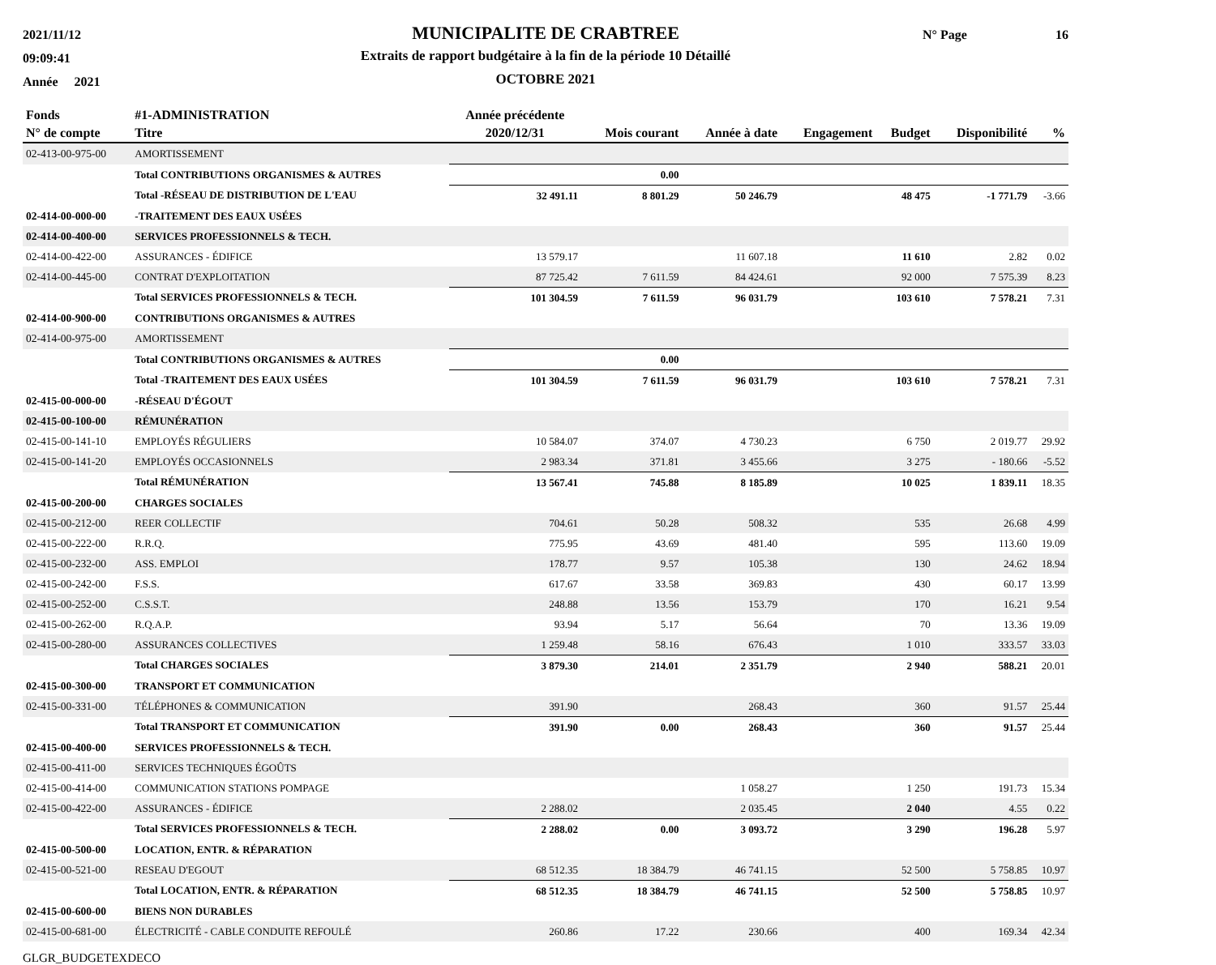2021/11/12
09:09:41
Année 2021
MUNICIPALITE DE CRABTREE
Extraits de rapport budgétaire à la fin de la période 10 Détaillé
OCTOBRE 2021
N° Page 16
| Fonds | #1-ADMINISTRATION | Année précédente | | | | | | |
| --- | --- | --- | --- | --- | --- | --- | --- | --- |
| N° de compte | Titre | 2020/12/31 | Mois courant | Année à date | Engagement | Budget | Disponibilité | % |
| 02-413-00-975-00 | AMORTISSEMENT | | | | | | | |
| | Total CONTRIBUTIONS ORGANISMES & AUTRES | | 0.00 | | | | | |
| | Total -RÉSEAU DE DISTRIBUTION DE L'EAU | 32 491.11 | 8 801.29 | 50 246.79 | | 48 475 | -1 771.79 | -3.66 |
| 02-414-00-000-00 | -TRAITEMENT DES EAUX USÉES | | | | | | | |
| 02-414-00-400-00 | SERVICES PROFESSIONNELS & TECH. | | | | | | | |
| 02-414-00-422-00 | ASSURANCES - ÉDIFICE | 13 579.17 | | 11 607.18 | | 11 610 | 2.82 | 0.02 |
| 02-414-00-445-00 | CONTRAT D'EXPLOITATION | 87 725.42 | 7 611.59 | 84 424.61 | | 92 000 | 7 575.39 | 8.23 |
| | Total SERVICES PROFESSIONNELS & TECH. | 101 304.59 | 7 611.59 | 96 031.79 | | 103 610 | 7 578.21 | 7.31 |
| 02-414-00-900-00 | CONTRIBUTIONS ORGANISMES & AUTRES | | | | | | | |
| 02-414-00-975-00 | AMORTISSEMENT | | | | | | | |
| | Total CONTRIBUTIONS ORGANISMES & AUTRES | | 0.00 | | | | | |
| | Total -TRAITEMENT DES EAUX USÉES | 101 304.59 | 7 611.59 | 96 031.79 | | 103 610 | 7 578.21 | 7.31 |
| 02-415-00-000-00 | -RÉSEAU D'ÉGOUT | | | | | | | |
| 02-415-00-100-00 | RÉMUNÉRATION | | | | | | | |
| 02-415-00-141-10 | EMPLOYÉS RÉGULIERS | 10 584.07 | 374.07 | 4 730.23 | | 6 750 | 2 019.77 | 29.92 |
| 02-415-00-141-20 | EMPLOYÉS OCCASIONNELS | 2 983.34 | 371.81 | 3 455.66 | | 3 275 | - 180.66 | -5.52 |
| | Total RÉMUNÉRATION | 13 567.41 | 745.88 | 8 185.89 | | 10 025 | 1 839.11 | 18.35 |
| 02-415-00-200-00 | CHARGES SOCIALES | | | | | | | |
| 02-415-00-212-00 | REER COLLECTIF | 704.61 | 50.28 | 508.32 | | 535 | 26.68 | 4.99 |
| 02-415-00-222-00 | R.R.Q. | 775.95 | 43.69 | 481.40 | | 595 | 113.60 | 19.09 |
| 02-415-00-232-00 | ASS. EMPLOI | 178.77 | 9.57 | 105.38 | | 130 | 24.62 | 18.94 |
| 02-415-00-242-00 | F.S.S. | 617.67 | 33.58 | 369.83 | | 430 | 60.17 | 13.99 |
| 02-415-00-252-00 | C.S.S.T. | 248.88 | 13.56 | 153.79 | | 170 | 16.21 | 9.54 |
| 02-415-00-262-00 | R.Q.A.P. | 93.94 | 5.17 | 56.64 | | 70 | 13.36 | 19.09 |
| 02-415-00-280-00 | ASSURANCES COLLECTIVES | 1 259.48 | 58.16 | 676.43 | | 1 010 | 333.57 | 33.03 |
| | Total CHARGES SOCIALES | 3 879.30 | 214.01 | 2 351.79 | | 2 940 | 588.21 | 20.01 |
| 02-415-00-300-00 | TRANSPORT ET COMMUNICATION | | | | | | | |
| 02-415-00-331-00 | TÉLÉPHONES & COMMUNICATION | 391.90 | | 268.43 | | 360 | 91.57 | 25.44 |
| | Total TRANSPORT ET COMMUNICATION | 391.90 | 0.00 | 268.43 | | 360 | 91.57 | 25.44 |
| 02-415-00-400-00 | SERVICES PROFESSIONNELS & TECH. | | | | | | | |
| 02-415-00-411-00 | SERVICES TECHNIQUES ÉGOÛTS | | | | | | | |
| 02-415-00-414-00 | COMMUNICATION STATIONS POMPAGE | | | 1 058.27 | | 1 250 | 191.73 | 15.34 |
| 02-415-00-422-00 | ASSURANCES - ÉDIFICE | 2 288.02 | | 2 035.45 | | 2 040 | 4.55 | 0.22 |
| | Total SERVICES PROFESSIONNELS & TECH. | 2 288.02 | 0.00 | 3 093.72 | | 3 290 | 196.28 | 5.97 |
| 02-415-00-500-00 | LOCATION, ENTR. & RÉPARATION | | | | | | | |
| 02-415-00-521-00 | RESEAU D'EGOUT | 68 512.35 | 18 384.79 | 46 741.15 | | 52 500 | 5 758.85 | 10.97 |
| | Total LOCATION, ENTR. & RÉPARATION | 68 512.35 | 18 384.79 | 46 741.15 | | 52 500 | 5 758.85 | 10.97 |
| 02-415-00-600-00 | BIENS NON DURABLES | | | | | | | |
| 02-415-00-681-00 | ÉLECTRICITÉ - CABLE CONDUITE REFOULÉ | 260.86 | 17.22 | 230.66 | | 400 | 169.34 | 42.34 |
GLGR_BUDGETEXDECO